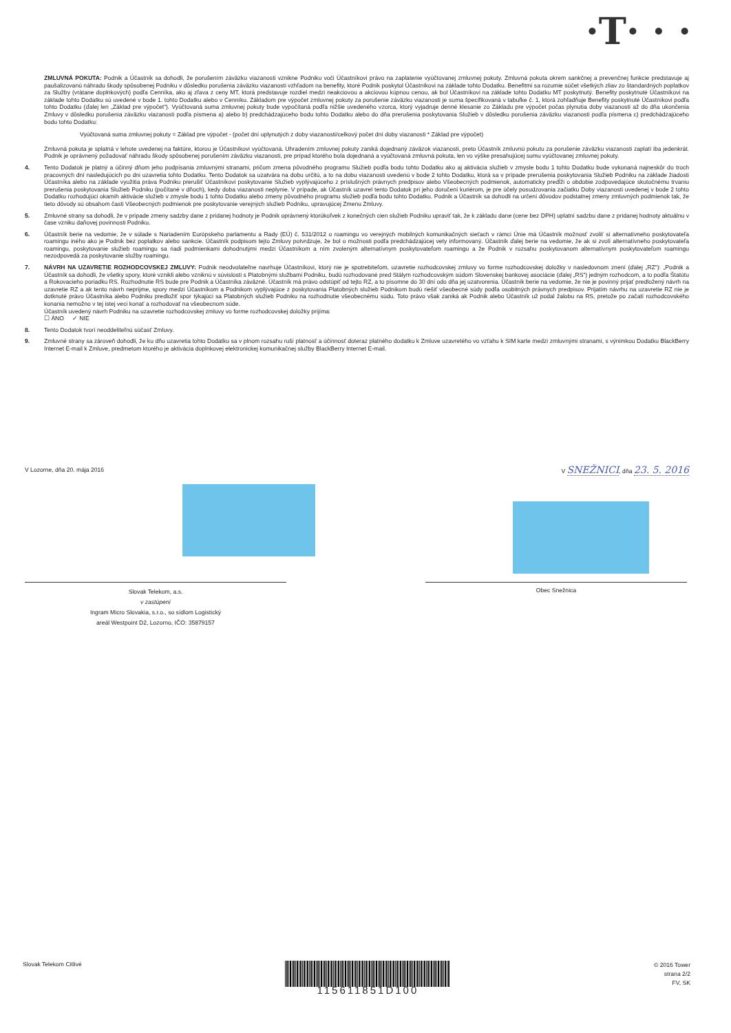·T· · ·
ZMLUVNÁ POKUTA: Podnik a Účastník sa dohodli, že porušením záväzku viazanosti vznikne Podniku voči Účastníkovi právo na zaplatenie vyúčtovanej zmluvnej pokuty. Zmluvná pokuta okrem sankčnej a prevenčnej funkcie predstavuje aj paušalizovanú náhradu škody spôsobenej Podniku v dôsledku porušenia záväzku viazanosti vzhľadom na benefity, ktoré Podnik poskytol Účastníkovi na základe tohto Dodatku. Benefitmi sa rozumie súčet všetkých zliav zo štandardných poplatkov za Služby (vrátane doplnkových) podľa Cenníka, ako aj zľava z ceny MT, ktorá predstavuje rozdiel medzi neakciovou a akciovou kúpnou cenou, ak bol Účastníkovi na základe tohto Dodatku MT poskytnutý. Benefity poskytnuté Účastníkovi na základe tohto Dodatku sú uvedené v bode 1. tohto Dodatku alebo v Cenníku. Základom pre výpočet zmluvnej pokuty za porušenie záväzku viazanosti je suma špecifikovaná v tabuľke č. 1, ktorá zohľadňuje Benefity poskytnuté Účastníkovi podľa tohto Dodatku (ďalej len „Základ pre výpočet“). Vyúčtovaná suma zmluvnej pokuty bude vypočítaná podľa nižšie uvedeného vzorca, ktorý vyjadruje denné klesanie zo Základu pre výpočet počas plynutia doby viazanosti až do dňa ukončenia Zmluvy v dôsledku porušenia záväzku viazanosti podľa písmena a) alebo b) predchádzajúceho bodu tohto Dodatku alebo do dňa prerušenia poskytovania Služieb v dôsledku porušenia záväzku viazanosti podľa písmena c) predchádzajúceho bodu tohto Dodatku:
Vyúčtovaná suma zmluvnej pokuty = Základ pre výpočet - (počet dní uplynutých z doby viazanosti/celkový počet dní doby viazanosti * Základ pre výpočet)
Zmluvná pokuta je splatná v lehote uvedenej na faktúre, ktorou je Účastníkovi vyúčtovaná. Uhradením zmluvnej pokuty zaniká dojednaný záväzok viazanosti, preto Účastník zmluvnú pokutu za porušenie záväzku viazanosti zaplatí iba jedenkrát. Podnik je oprávnený požadovať náhradu škody spôsobenej porušením záväzku viazanosti, pre prípad ktorého bola dojednaná a vyúčtovaná zmluvná pokuta, len vo výške presahujúcej sumu vyúčtovanej zmluvnej pokuty.
4. Tento Dodatok je platný a účinný dňom jeho podpísania zmluvnými stranami, pričom zmena pôvodného programu Služieb podľa bodu tohto Dodatku ako aj aktivácia služieb v zmysle bodu 1 tohto Dodatku bude vykonaná najneskôr do troch pracovných dní nasledujúcich po dni uzavretia tohto Dodatku. Tento Dodatok sa uzatvára na dobu určitú, a to na dobu viazanosti uvedenú v bode 2 tohto Dodatku, ktorá sa v prípade prerušenia poskytovania Služieb Podniku na základe žiadosti Účastníka alebo na základe využitia práva Podniku prerušiť Účastníkovi poskytovanie Služieb vyplývajúceho z príslušných právnych predpisov alebo Všeobecných podmienok, automaticky predĺži o obdobie zodpovedajúce skutočnému trvaniu prerušenia poskytovania Služieb Podniku (počítané v dňoch), kedy doba viazanosti neplynie. V prípade, ak Účastník uzavrel tento Dodatok pri jeho doručení kuriérom, je pre účely posudzovania začiatku Doby viazanosti uvedenej v bode 2 tohto Dodatku rozhodujúci okamih aktivácie služieb v zmysle bodu 1 tohto Dodatku alebo zmeny pôvodného programu služieb podľa bodu tohto Dodatku. Podnik a Účastník sa dohodli na určení dôvodov podstatnej zmeny zmluvných podmienok tak, že tieto dôvody sú obsahom časti Všeobecných podmienok pre poskytovanie verejných služieb Podniku, upravujúcej Zmenu Zmluvy.
5. Zmluvné strany sa dohodli, že v prípade zmeny sadzby dane z pridanej hodnoty je Podnik oprávnený ktorúkoľvek z konečných cien služieb Podniku upraviť tak, že k základu dane (cene bez DPH) uplatní sadzbu dane z pridanej hodnoty aktuálnu v čase vzniku daňovej povinnosti Podniku.
6. Účastník berie na vedomie, že v súlade s Nariadením Európskeho parlamentu a Rady (EÚ) č. 531/2012 o roamingu vo verejných mobilných komunikačných sieťach v rámci Únie má Účastník možnosť zvoliť si alternatívneho poskytovateľa roamingu iného ako je Podnik bez poplatkov alebo sankcie. Účastník podpisom tejto Zmluvy potvrdzuje, že bol o možnosti podľa predchádzajúcej vety informovaný. Účastník ďalej berie na vedomie, že ak si zvolí alternatívneho poskytovateľa roamingu, poskytovanie služieb roamingu sa riadi podmienkami dohodnutými medzi Účastníkom a ním zvoleným alternatívnym poskytovateľom roamingu a že Podnik v rozsahu poskytovanom alternatívnym poskytovateľom roamingu nezodpovedá za poskytovanie služby roamingu.
7. NÁVRH NA UZAVRETIE ROZHODCOVSKEJ ZMLUVY: Podnik neodvolateľne navrhuje Účastníkovi, ktorý nie je spotrebiteľom, uzavretie rozhodcovskej zmluvy vo forme rozhodcovskej doložky v nasledovnom znení (ďalej „RZ“): „Podnik a Účastník sa dohodli, že všetky spory, ktoré vznikli alebo vzniknú v súvislosti s Platobnými službami Podniku, budú rozhodované pred Stálym rozhodcovským súdom Slovenskej bankovej asociácie (ďalej „RS“) jedným rozhodcom, a to podľa Štatútu a Rokovacieho poriadku RS. Rozhodnutie RS bude pre Podnik a Účastníka záväzné. Účastník má právo odstúpiť od tejto RZ, a to písomne do 30 dní odo dňa jej uzatvorenia. Účastník berie na vedomie, že nie je povinný prijať predložený návrh na uzavretie RZ a ak tento návrh neprijme, spory medzi Účastníkom a Podnikom vyplývajúce z poskytovania Platobných služieb Podnikom budú riešiť všeobecné súdy podľa osobitných právnych predpisov. Prijatím návrhu na uzavretie RZ nie je dotknuté právo Účastníka alebo Podniku predložiť spor týkajúci sa Platobných služieb Podniku na rozhodnutie všeobecnému súdu. Toto právo však zaniká ak Podnik alebo Účastník už podal žalobu na RS, pretože po začatí rozhodcovského konania nemožno v tej istej veci konať a rozhodovať na všeobecnom súde.
Účastník uvedený návrh Podniku na uzavretie rozhodcovskej zmluvy vo forme rozhodcovskej doložky prijíma:
☐ ÁNO ✓ NIE
8. Tento Dodatok tvorí neoddeliteľnú súčasť Zmluvy.
9. Zmluvné strany sa zároveň dohodli, že ku dňu uzavretia tohto Dodatku sa v plnom rozsahu ruší platnosť a účinnosť doteraz platného dodatku k Zmluve uzavretého vo vzťahu k SIM karte medzi zmluvnými stranami, s výnimkou Dodatku BlackBerry Internet E-mail k Zmluve, predmetom ktorého je aktivácia doplnkovej elektronickej komunikačnej služby BlackBerry Internet E-mail.
V Lozorne, dňa 20. mája 2016 V SNEŽNICI, dňa 23. 5. 2016
Slovak Telekom, a.s.
v zastúpení
Ingram Micro Slovakia, s.r.o., so sídlom Logistický
areál Westpoint D2, Lozorno, IČO: 35879157
Obec Snežnica
Slovak Telekom Citlivé
115611851D100
© 2016 Tower
strana 2/2
FV, SK